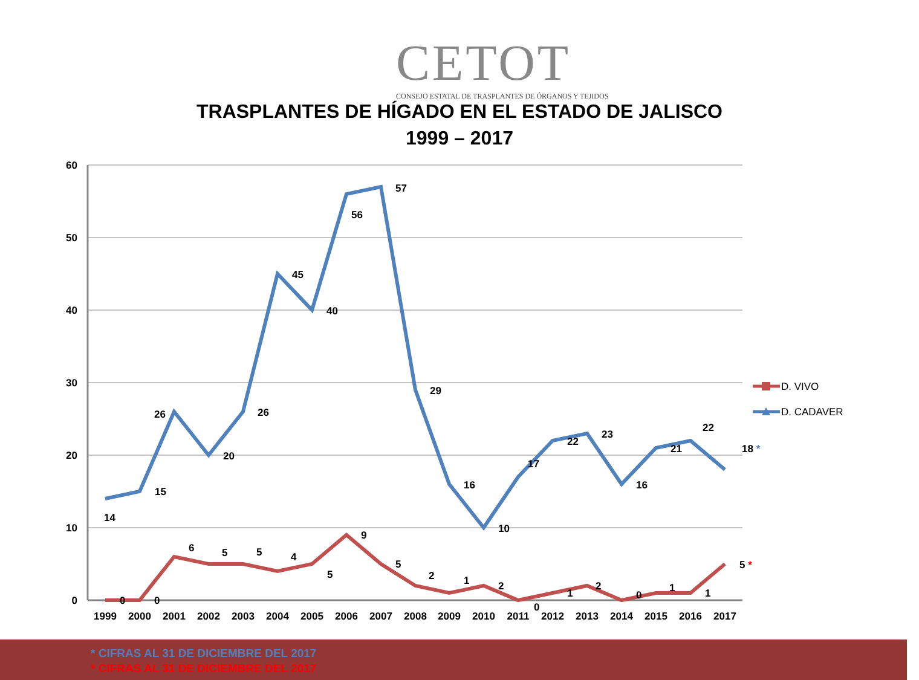CETOT
CONSEJO ESTATAL DE TRASPLANTES DE ÓRGANOS Y TEJIDOS
TRASPLANTES DE HÍGADO EN EL ESTADO DE JALISCO
1999 – 2017
60
50
40
30
20
10
0
1999
2000
2001
2002
2003
2004
2005
2006
2007
2008
2009
2010
2011
2012
2013
2014
2015
2016
2017
14
15
26
20
26
45
40
56
57
29
16
10
17
22
23
16
21
22
18 *
0
0
6
5
5
4
5
9
5
2
1
2
0
1
2
0
1
1
5 *
D. VIVO
D. CADAVER
* CIFRAS AL 31 DE DICIEMBRE DEL 2017
* CIFRAS AL 31 DE DICIEMBRE DEL 2017